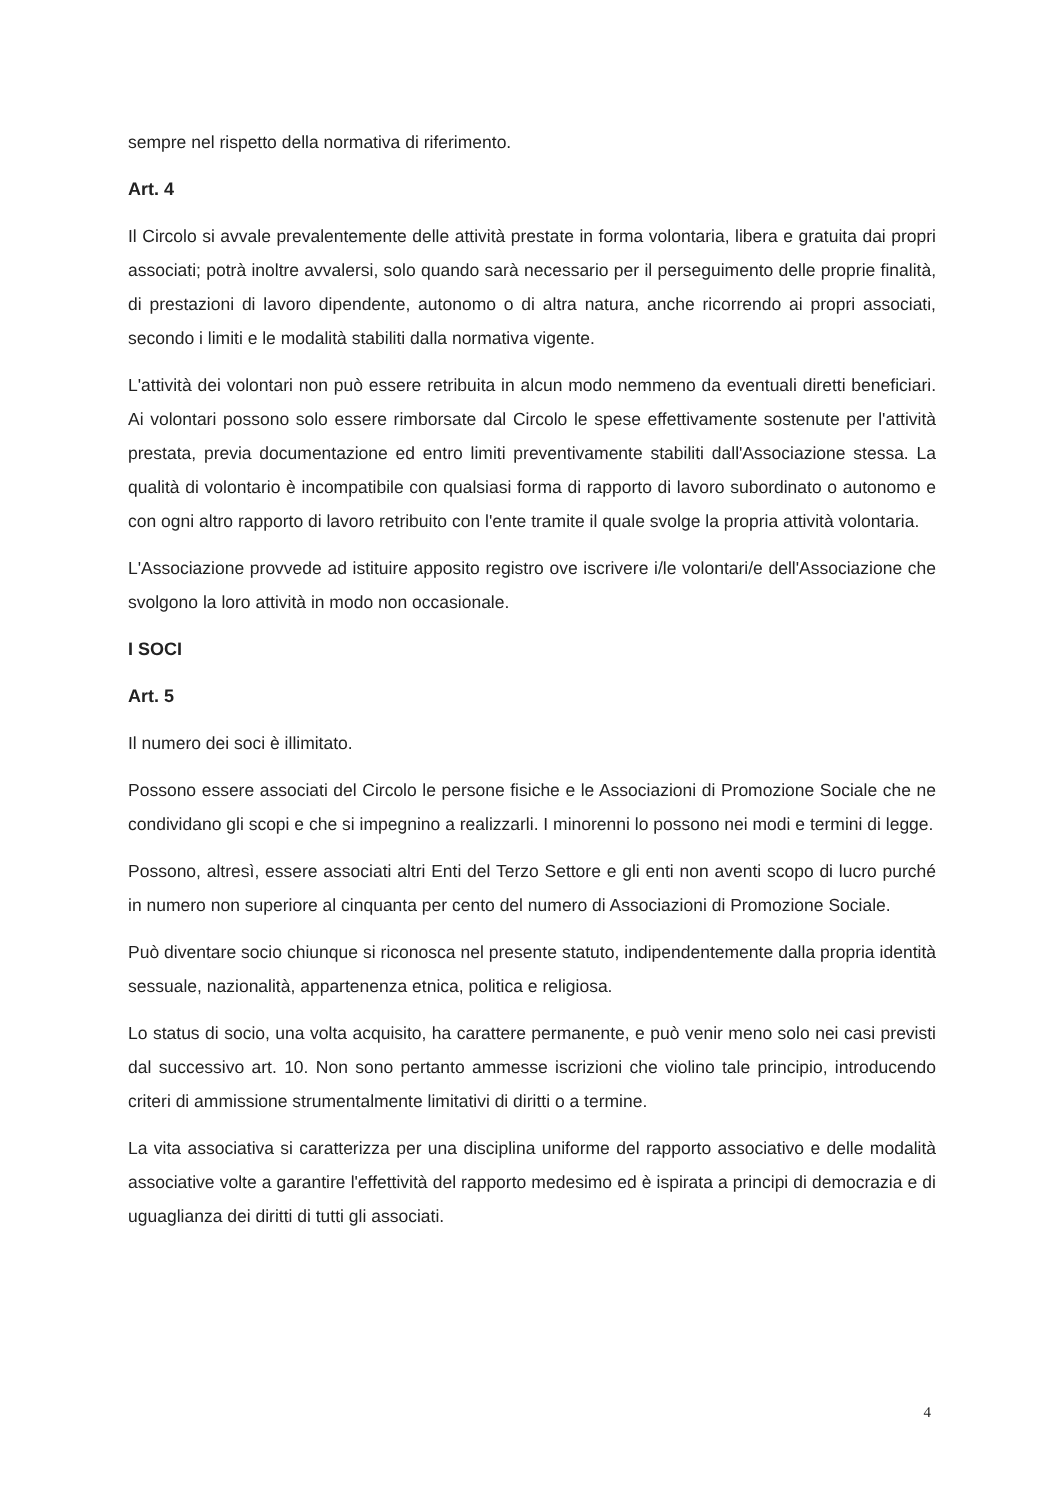sempre nel rispetto della normativa di riferimento.
Art. 4
Il Circolo si avvale prevalentemente delle attività prestate in forma volontaria, libera e gratuita dai propri associati; potrà inoltre avvalersi, solo quando sarà necessario per il perseguimento delle proprie finalità, di prestazioni di lavoro dipendente, autonomo o di altra natura, anche ricorrendo ai propri associati, secondo i limiti e le modalità stabiliti dalla normativa vigente.
L'attività dei volontari non può essere retribuita in alcun modo nemmeno da eventuali diretti beneficiari. Ai volontari possono solo essere rimborsate dal Circolo le spese effettivamente sostenute per l'attività prestata, previa documentazione ed entro limiti preventivamente stabiliti dall'Associazione stessa. La qualità di volontario è incompatibile con qualsiasi forma di rapporto di lavoro subordinato o autonomo e con ogni altro rapporto di lavoro retribuito con l'ente tramite il quale svolge la propria attività volontaria.
L'Associazione provvede ad istituire apposito registro ove iscrivere i/le volontari/e dell'Associazione che svolgono la loro attività in modo non occasionale.
I SOCI
Art. 5
Il numero dei soci è illimitato.
Possono essere associati del Circolo le persone fisiche e le Associazioni di Promozione Sociale che ne condividano gli scopi e che si impegnino a realizzarli. I minorenni lo possono nei modi e termini di legge.
Possono, altresì, essere associati altri Enti del Terzo Settore e gli enti non aventi scopo di lucro purché in numero non superiore al cinquanta per cento del numero di Associazioni di Promozione Sociale.
Può diventare socio chiunque si riconosca nel presente statuto, indipendentemente dalla propria identità sessuale, nazionalità, appartenenza etnica, politica e religiosa.
Lo status di socio, una volta acquisito, ha carattere permanente, e può venir meno solo nei casi previsti dal successivo art. 10. Non sono pertanto ammesse iscrizioni che violino tale principio, introducendo criteri di ammissione strumentalmente limitativi di diritti o a termine.
La vita associativa si caratterizza per una disciplina uniforme del rapporto associativo e delle modalità associative volte a garantire l'effettività del rapporto medesimo ed è ispirata a principi di democrazia e di uguaglianza dei diritti di tutti gli associati.
4